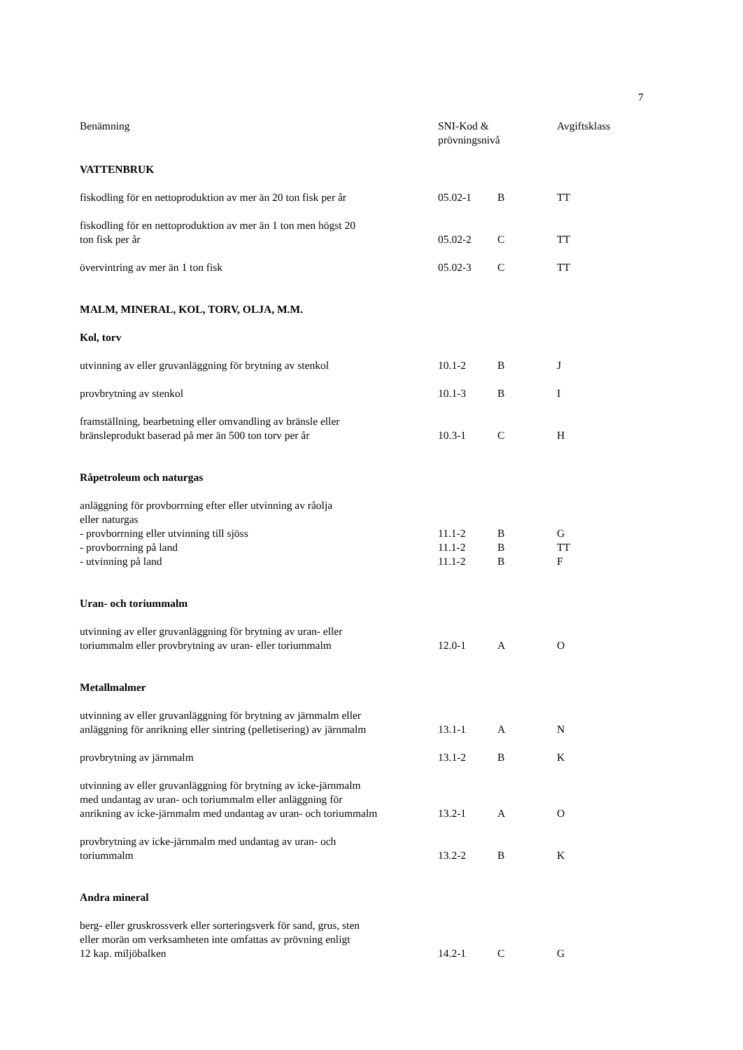7
| Benämning | SNI-Kod & prövningsnivå | | Avgiftsklass |
| --- | --- | --- | --- |
| VATTENBRUK | | | |
| fiskodling för en nettoproduktion av mer än 20 ton fisk per år | 05.02-1 | B | TT |
| fiskodling för en nettoproduktion av mer än 1 ton men högst 20 ton fisk per år | 05.02-2 | C | TT |
| övervintring av mer än 1 ton fisk | 05.02-3 | C | TT |
| MALM, MINERAL, KOL, TORV, OLJA, M.M. | | | |
| Kol, torv | | | |
| utvinning av eller gruvanläggning för brytning av stenkol | 10.1-2 | B | J |
| provbrytning av stenkol | 10.1-3 | B | I |
| framställning, bearbetning eller omvandling av bränsle eller bränsleprodukt baserad på mer än 500 ton torv per år | 10.3-1 | C | H |
| Råpetroleum och naturgas | | | |
| anläggning för provborrning efter eller utvinning av råolja eller naturgas | | | |
| - provborrning eller utvinning till sjöss | 11.1-2 | B | G |
| - provborrning på land | 11.1-2 | B | TT |
| - utvinning på land | 11.1-2 | B | F |
| Uran- och toriummalm | | | |
| utvinning av eller gruvanläggning för brytning av uran- eller toriummalm eller provbrytning av uran- eller toriummalm | 12.0-1 | A | O |
| Metallmalmer | | | |
| utvinning av eller gruvanläggning för brytning av järnmalm eller anläggning för anrikning eller sintring (pelletisering) av järnmalm | 13.1-1 | A | N |
| provbrytning av järnmalm | 13.1-2 | B | K |
| utvinning av eller gruvanläggning för brytning av icke-järnmalm med undantag av uran- och toriummalm eller anläggning för anrikning av icke-järnmalm med undantag av uran- och toriummalm | 13.2-1 | A | O |
| provbrytning av icke-järnmalm med undantag av uran- och toriummalm | 13.2-2 | B | K |
| Andra mineral | | | |
| berg- eller gruskrossverk eller sorteringsverk för sand, grus, sten eller morän om verksamheten inte omfattas av prövning enligt 12 kap. miljöbalken | 14.2-1 | C | G |